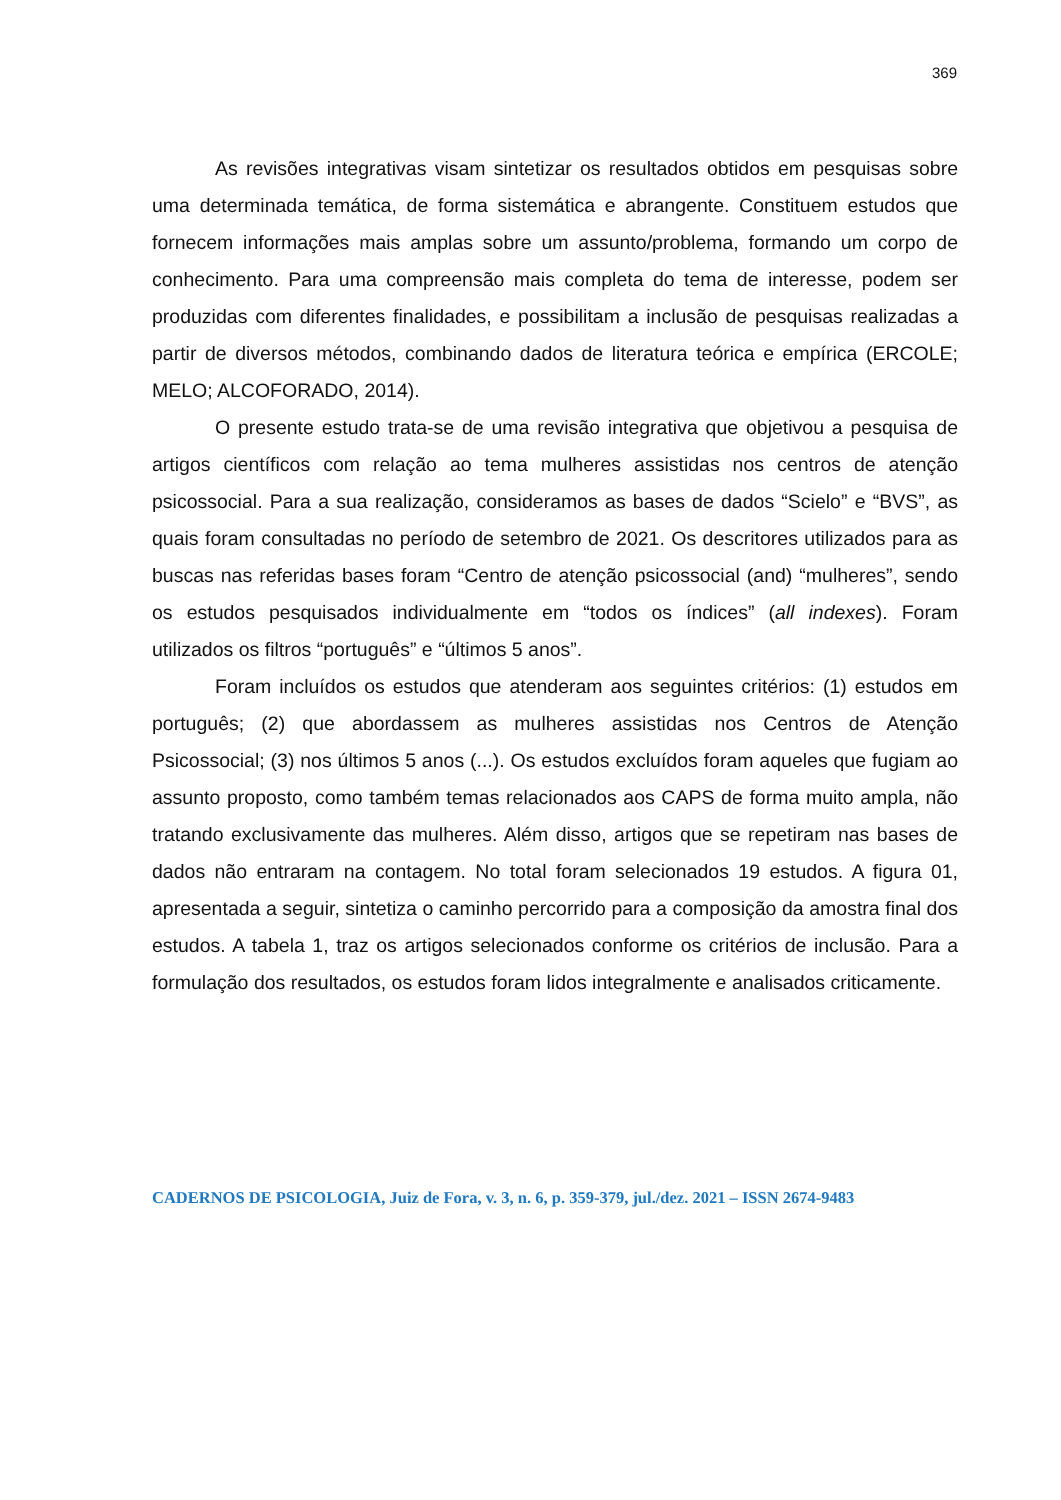369
As revisões integrativas visam sintetizar os resultados obtidos em pesquisas sobre uma determinada temática, de forma sistemática e abrangente. Constituem estudos que fornecem informações mais amplas sobre um assunto/problema, formando um corpo de conhecimento. Para uma compreensão mais completa do tema de interesse, podem ser produzidas com diferentes finalidades, e possibilitam a inclusão de pesquisas realizadas a partir de diversos métodos, combinando dados de literatura teórica e empírica (ERCOLE; MELO; ALCOFORADO, 2014).
O presente estudo trata-se de uma revisão integrativa que objetivou a pesquisa de artigos científicos com relação ao tema mulheres assistidas nos centros de atenção psicossocial. Para a sua realização, consideramos as bases de dados “Scielo” e “BVS”, as quais foram consultadas no período de setembro de 2021. Os descritores utilizados para as buscas nas referidas bases foram “Centro de atenção psicossocial (and) “mulheres”, sendo os estudos pesquisados individualmente em “todos os índices” (all indexes). Foram utilizados os filtros “português” e “últimos 5 anos”.
Foram incluídos os estudos que atenderam aos seguintes critérios: (1) estudos em português; (2) que abordassem as mulheres assistidas nos Centros de Atenção Psicossocial; (3) nos últimos 5 anos (...). Os estudos excluídos foram aqueles que fugiam ao assunto proposto, como também temas relacionados aos CAPS de forma muito ampla, não tratando exclusivamente das mulheres. Além disso, artigos que se repetiram nas bases de dados não entraram na contagem. No total foram selecionados 19 estudos. A figura 01, apresentada a seguir, sintetiza o caminho percorrido para a composição da amostra final dos estudos. A tabela 1, traz os artigos selecionados conforme os critérios de inclusão. Para a formulação dos resultados, os estudos foram lidos integralmente e analisados criticamente.
CADERNOS DE PSICOLOGIA, Juiz de Fora, v. 3, n. 6, p. 359-379, jul./dez. 2021 – ISSN 2674-9483